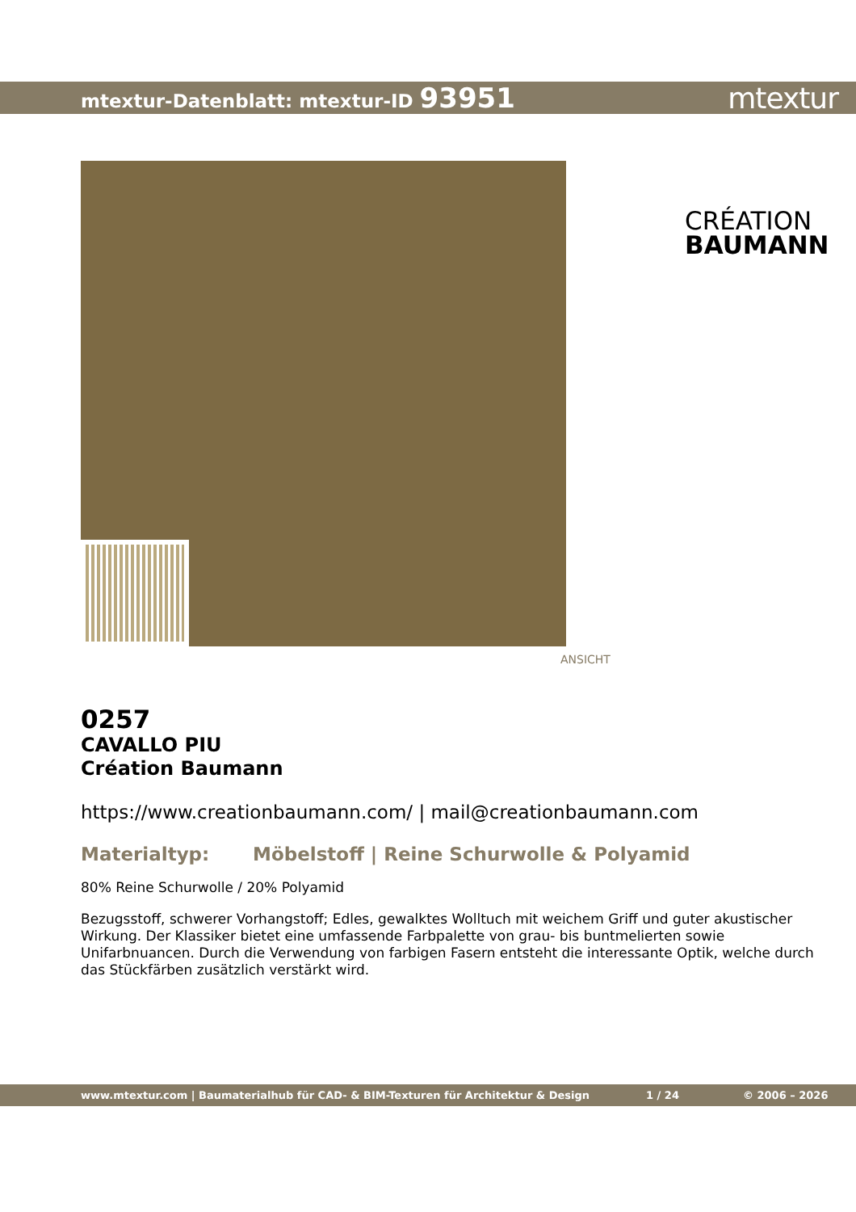mtextur-Datenblatt: mtextur-ID 93951
mtextur
CRÉATION
BAUMANN
ANSICHT
0257
CAVALLO PIU
Création Baumann
https://www.creationbaumann.com/ | mail@creationbaumann.com
Materialtyp: Möbelstoff | Reine Schurwolle & Polyamid
80% Reine Schurwolle / 20% Polyamid
Bezugsstoff, schwerer Vorhangstoff; Edles, gewalktes Wolltuch mit weichem Griff und guter akustischer Wirkung. Der Klassiker bietet eine umfassende Farbpalette von grau- bis buntmelierten sowie Unifarbnuancen. Durch die Verwendung von farbigen Fasern entsteht die interessante Optik, welche durch das Stückfärben zusätzlich verstärkt wird.
www.mtextur.com | Baumaterialhub für CAD- & BIM-Texturen für Architektur & Design 1 / 24 © 2006 – 2026